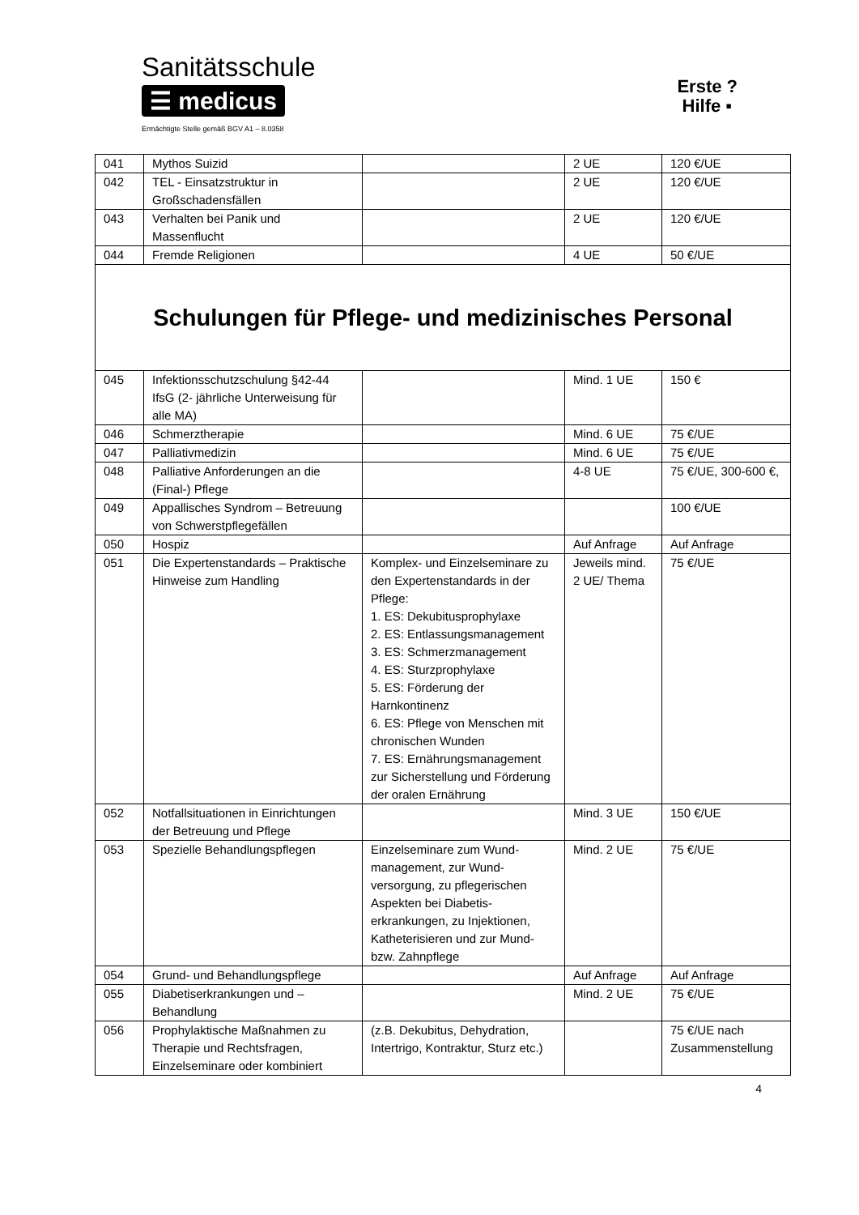Sanitätsschule
☰ medicus
Ermächtigte Stelle gemäß BGV A1 – 8.0358
Erste ?
Hilfe ▪
| 041 | Mythos Suizid | | 2 UE | 120 €/UE |
| 042 | TEL - Einsatzstruktur in Großschadensfällen | | 2 UE | 120 €/UE |
| 043 | Verhalten bei Panik und Massenflucht | | 2 UE | 120 €/UE |
| 044 | Fremde Religionen | | 4 UE | 50 €/UE |
| Schulungen für Pflege- und medizinisches Personal | | | | |
| 045 | Infektionsschutzschulung §42-44 IfsG (2- jährliche Unterweisung für alle MA) | | Mind. 1 UE | 150 € |
| 046 | Schmerztherapie | | Mind. 6 UE | 75 €/UE |
| 047 | Palliativmedizin | | Mind. 6 UE | 75 €/UE |
| 048 | Palliative Anforderungen an die (Final-) Pflege | | 4-8 UE | 75 €/UE, 300-600 €, |
| 049 | Appallisches Syndrom – Betreuung von Schwerstpflegefällen | | | 100 €/UE |
| 050 | Hospiz | | Auf Anfrage | Auf Anfrage |
| 051 | Die Expertenstandards – Praktische Hinweise zum Handling | Komplex- und Einzelseminare zu den Expertenstandards in der Pflege: 1. ES: Dekubitusprophylaxe 2. ES: Entlassungsmanagement 3. ES: Schmerzmanagement 4. ES: Sturzprophylaxe 5. ES: Förderung der Harnkontinenz 6. ES: Pflege von Menschen mit chronischen Wunden 7. ES: Ernährungsmanagement zur Sicherstellung und Förderung der oralen Ernährung | Jeweils mind. 2 UE/ Thema | 75 €/UE |
| 052 | Notfallsituationen in Einrichtungen der Betreuung und Pflege | | Mind. 3 UE | 150 €/UE |
| 053 | Spezielle Behandlungspflegen | Einzelseminare zum Wund-management, zur Wund-versorgung, zu pflegerischen Aspekten bei Diabetis-erkrankungen, zu Injektionen, Katheterisieren und zur Mund- bzw. Zahnpflege | Mind. 2 UE | 75 €/UE |
| 054 | Grund- und Behandlungspflege | | Auf Anfrage | Auf Anfrage |
| 055 | Diabetiserkrankungen und – Behandlung | | Mind. 2 UE | 75 €/UE |
| 056 | Prophylaktische Maßnahmen zu Therapie und Rechtsfragen, Einzelseminare oder kombiniert | (z.B. Dekubitus, Dehydration, Intertrigo, Kontraktur, Sturz etc.) | | 75 €/UE nach Zusammenstellung |
4